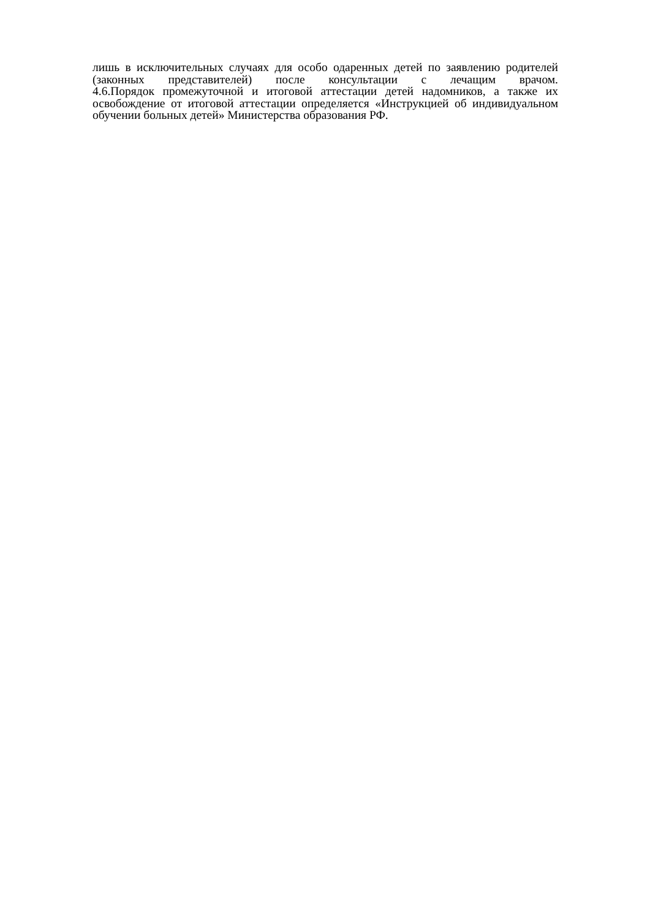лишь в исключительных случаях для особо одаренных детей по заявлению родителей (законных представителей) после консультации с лечащим врачом.
4.6.Порядок промежуточной и итоговой аттестации детей надомников, а также их освобождение от итоговой аттестации определяется «Инструкцией об индивидуальном обучении больных детей» Министерства образования РФ.